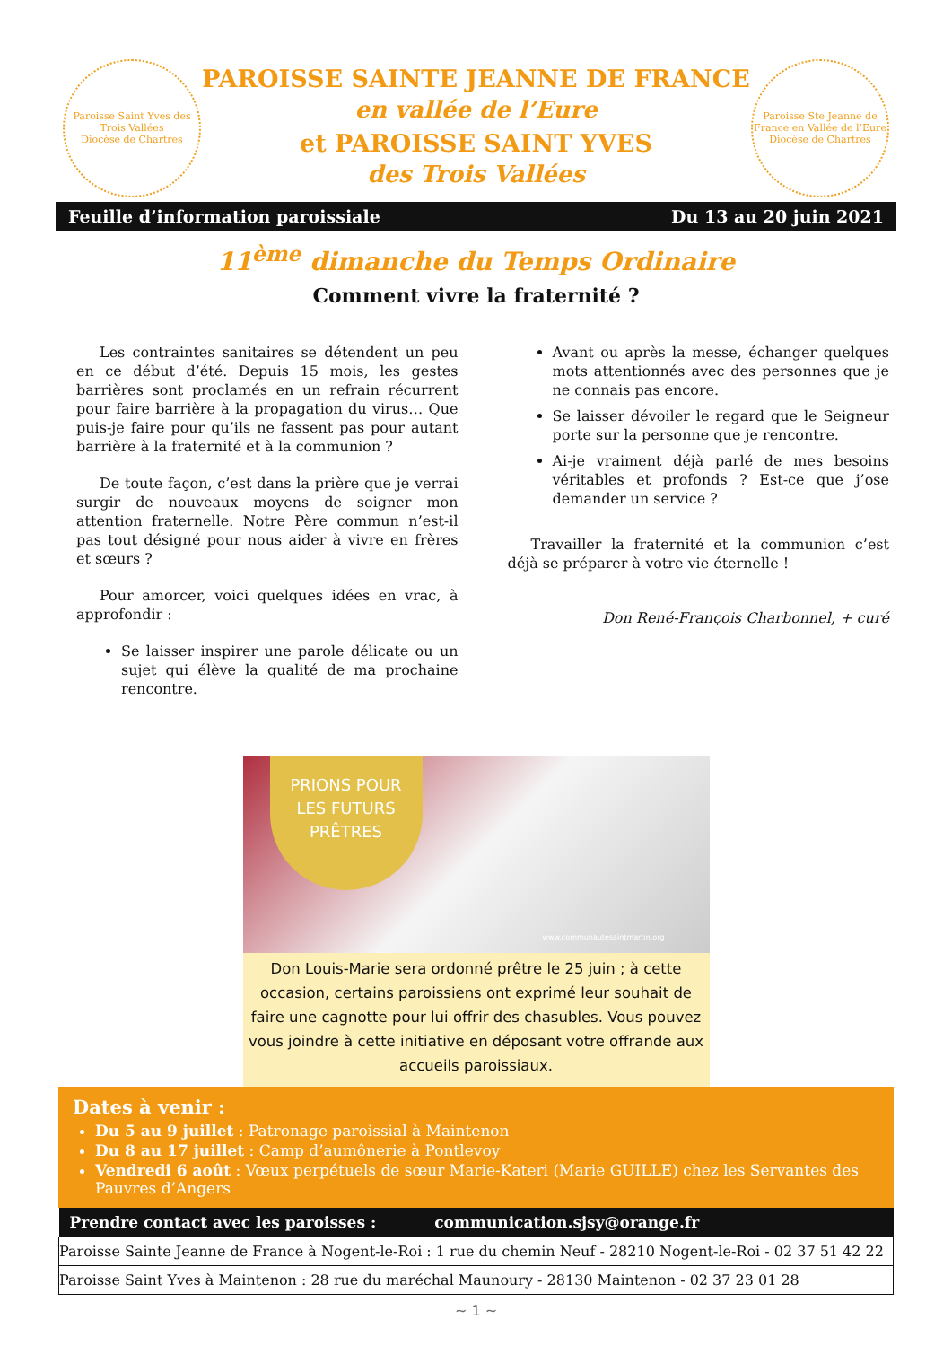Paroisse Saint Yves des Trois Vallées
Diocèse de Chartres
PAROISSE SAINTE JEANNE DE FRANCE
en vallée de l’Eure
et PAROISSE SAINT YVES
des Trois Vallées
Paroisse Ste Jeanne de France en Vallée de l’Eure
Diocèse de Chartres
Feuille d’information paroissiale Du 13 au 20 juin 2021
11<sup>ème</sup> dimanche du Temps Ordinaire
Comment vivre la fraternité ?
Les contraintes sanitaires se détendent un peu en ce début d’été. Depuis 15 mois, les gestes barrières sont proclamés en un refrain récurrent pour faire barrière à la propagation du virus… Que puis-je faire pour qu’ils ne fassent pas pour autant barrière à la fraternité et à la communion ?
De toute façon, c’est dans la prière que je verrai surgir de nouveaux moyens de soigner mon attention fraternelle. Notre Père commun n’est-il pas tout désigné pour nous aider à vivre en frères et sœurs ?
Pour amorcer, voici quelques idées en vrac, à approfondir :
Se laisser inspirer une parole délicate ou un sujet qui élève la qualité de ma prochaine rencontre.
Avant ou après la messe, échanger quelques mots attentionnés avec des personnes que je ne connais pas encore.
Se laisser dévoiler le regard que le Seigneur porte sur la personne que je rencontre.
Ai-je vraiment déjà parlé de mes besoins véritables et profonds ? Est-ce que j’ose demander un service ?
Travailler la fraternité et la communion c’est déjà se préparer à votre vie éternelle !
Don René-François Charbonnel, + curé
PRIONS POUR
LES FUTURS
PRÊTRES
www.communautesaintmartin.org
Don Louis-Marie sera ordonné prêtre le 25 juin ; à cette occasion, certains paroissiens ont exprimé leur souhait de faire une cagnotte pour lui offrir des chasubles. Vous pouvez vous joindre à cette initiative en déposant votre offrande aux accueils paroissiaux.
Dates à venir :
Du 5 au 9 juillet : Patronage paroissial à Maintenon
Du 8 au 17 juillet : Camp d’aumônerie à Pontlevoy
Vendredi 6 août : Vœux perpétuels de sœur Marie-Kateri (Marie GUILLE) chez les Servantes des Pauvres d’Angers
| Prendre contact avec les paroisses : communication.sjsy@orange.fr |
| --- |
| Paroisse Sainte Jeanne de France à Nogent-le-Roi : 1 rue du chemin Neuf - 28210 Nogent-le-Roi - 02 37 51 42 22 |
| Paroisse Saint Yves à Maintenon : 28 rue du maréchal Maunoury - 28130 Maintenon - 02 37 23 01 28 |
~ 1 ~